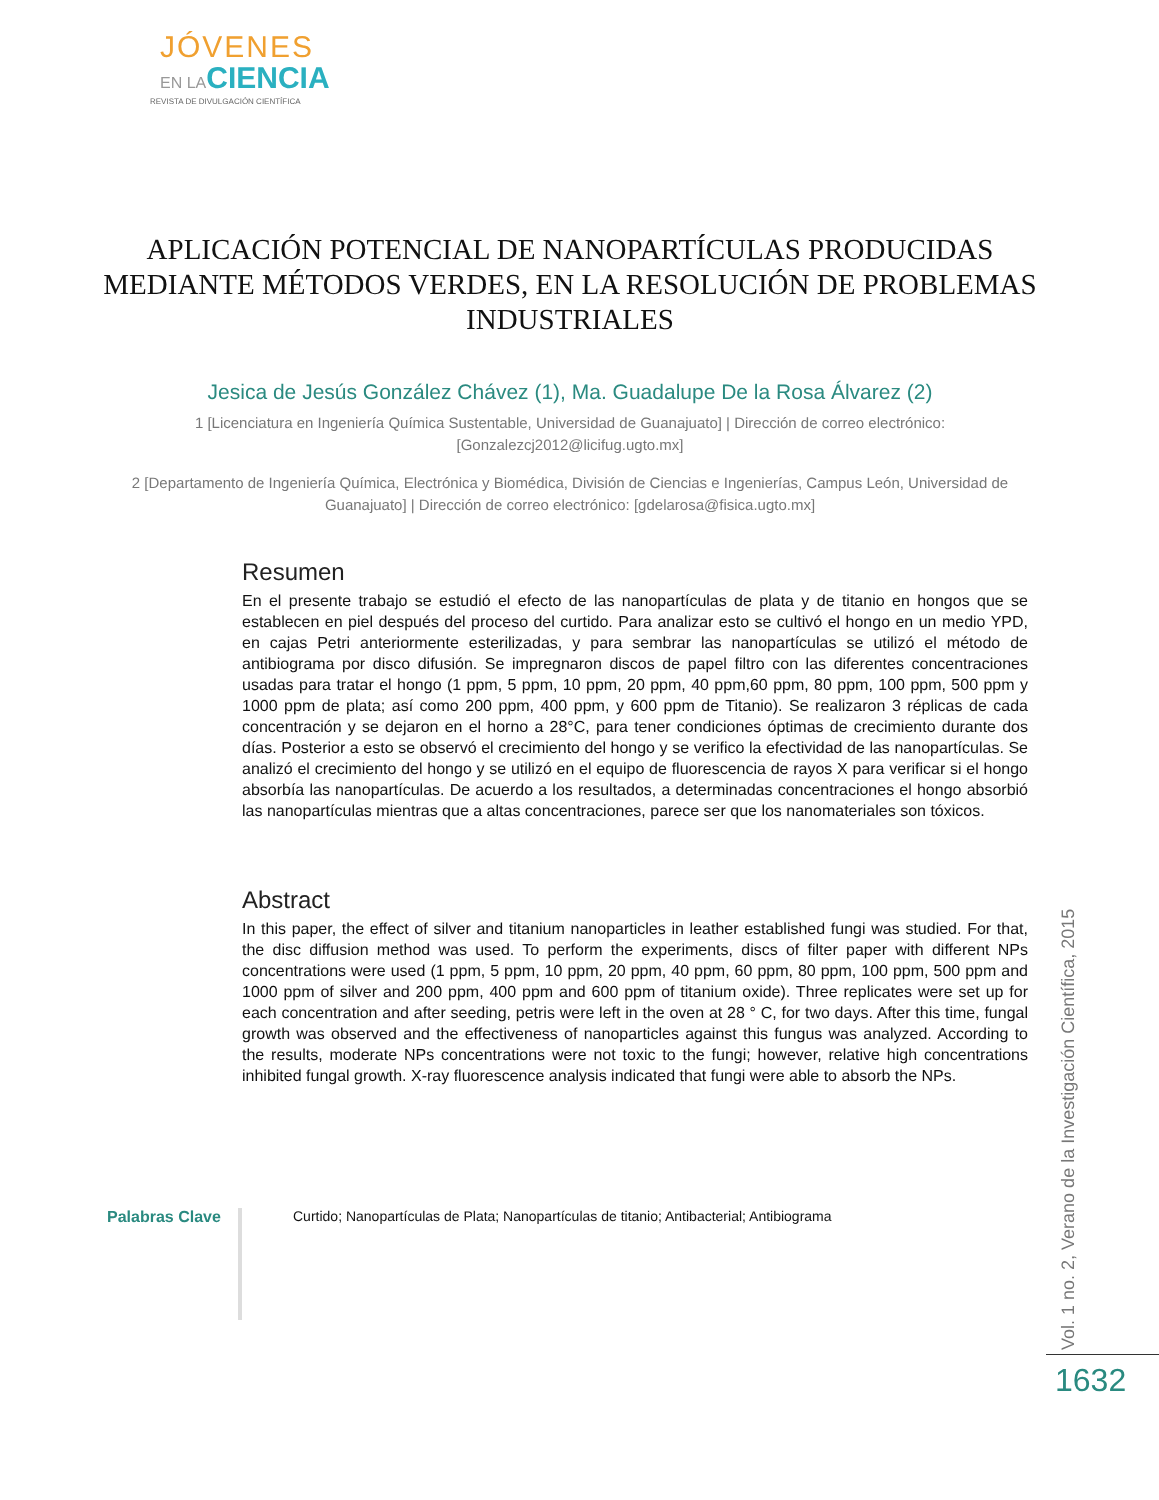JÓVENES
EN LACIENCIA
REVISTA DE DIVULGACIÓN CIENTÍFICA
APLICACIÓN POTENCIAL DE NANOPARTÍCULAS PRODUCIDAS MEDIANTE MÉTODOS VERDES, EN LA RESOLUCIÓN DE PROBLEMAS INDUSTRIALES
Jesica de Jesús González Chávez (1), Ma. Guadalupe De la Rosa Álvarez (2)
1 [Licenciatura en Ingeniería Química Sustentable, Universidad de Guanajuato] | Dirección de correo electrónico: [Gonzalezcj2012@licifug.ugto.mx]
2 [Departamento de Ingeniería Química, Electrónica y Biomédica, División de Ciencias e Ingenierías, Campus León, Universidad de Guanajuato] | Dirección de correo electrónico: [gdelarosa@fisica.ugto.mx]
Resumen
En el presente trabajo se estudió el efecto de las nanopartículas de plata y de titanio en hongos que se establecen en piel después del proceso del curtido. Para analizar esto se cultivó el hongo en un medio YPD, en cajas Petri anteriormente esterilizadas, y para sembrar las nanopartículas se utilizó el método de antibiograma por disco difusión. Se impregnaron discos de papel filtro con las diferentes concentraciones usadas para tratar el hongo (1 ppm, 5 ppm, 10 ppm, 20 ppm, 40 ppm,60 ppm, 80 ppm, 100 ppm, 500 ppm y 1000 ppm de plata; así como 200 ppm, 400 ppm, y 600 ppm de Titanio). Se realizaron 3 réplicas de cada concentración y se dejaron en el horno a 28°C, para tener condiciones óptimas de crecimiento durante dos días. Posterior a esto se observó el crecimiento del hongo y se verifico la efectividad de las nanopartículas. Se analizó el crecimiento del hongo y se utilizó en el equipo de fluorescencia de rayos X para verificar si el hongo absorbía las nanopartículas. De acuerdo a los resultados, a determinadas concentraciones el hongo absorbió las nanopartículas mientras que a altas concentraciones, parece ser que los nanomateriales son tóxicos.
Abstract
In this paper, the effect of silver and titanium nanoparticles in leather established fungi was studied. For that, the disc diffusion method was used. To perform the experiments, discs of filter paper with different NPs concentrations were used (1 ppm, 5 ppm, 10 ppm, 20 ppm, 40 ppm, 60 ppm, 80 ppm, 100 ppm, 500 ppm and 1000 ppm of silver and 200 ppm, 400 ppm and 600 ppm of titanium oxide). Three replicates were set up for each concentration and after seeding, petris were left in the oven at 28 ° C, for two days. After this time, fungal growth was observed and the effectiveness of nanoparticles against this fungus was analyzed. According to the results, moderate NPs concentrations were not toxic to the fungi; however, relative high concentrations inhibited fungal growth. X-ray fluorescence analysis indicated that fungi were able to absorb the NPs.
Palabras Clave
Curtido; Nanopartículas de Plata; Nanopartículas de titanio; Antibacterial; Antibiograma
Vol. 1 no. 2, Verano de la Investigación Científica, 2015
1632